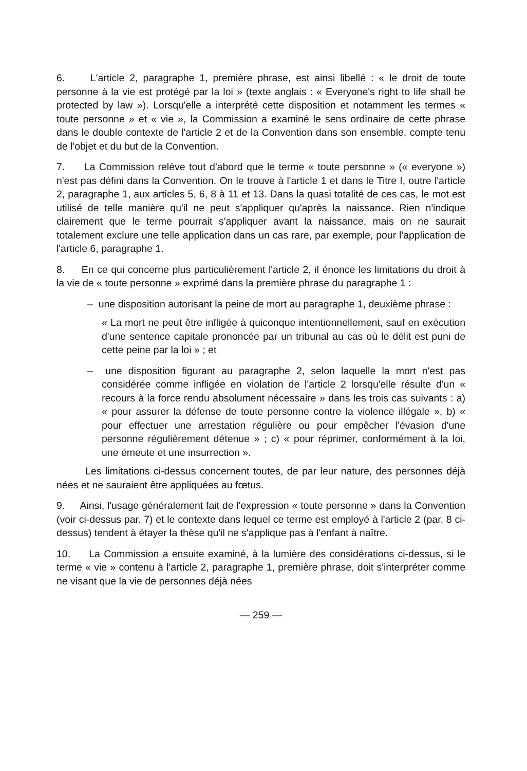6. L'article 2, paragraphe 1, première phrase, est ainsi libellé : « le droit de toute personne à la vie est protégé par la loi » (texte anglais : « Everyone's right to life shall be protected by law »). Lorsqu'elle a interprété cette disposition et notamment les termes « toute personne » et « vie », la Commission a examiné le sens ordinaire de cette phrase dans le double contexte de l'article 2 et de la Convention dans son ensemble, compte tenu de l'objet et du but de la Convention.
7. La Commission relève tout d'abord que le terme « toute personne » (« everyone ») n'est pas défini dans la Convention. On le trouve à l'article 1 et dans le Titre I, outre l'article 2, paragraphe 1, aux articles 5, 6, 8 à 11 et 13. Dans la quasi totalité de ces cas, le mot est utilisé de telle manière qu'il ne peut s'appliquer qu'après la naissance. Rien n'indique clairement que le terme pourrait s'appliquer avant la naissance, mais on ne saurait totalement exclure une telle application dans un cas rare, par exemple, pour l'application de l'article 6, paragraphe 1.
8. En ce qui concerne plus particulièrement l'article 2, il énonce les limitations du droit à la vie de « toute personne » exprimé dans la première phrase du paragraphe 1 :
– une disposition autorisant la peine de mort au paragraphe 1, deuxième phrase :
« La mort ne peut être infligée à quiconque intentionnellement, sauf en exécution d'une sentence capitale prononcée par un tribunal au cas où le délit est puni de cette peine par la loi » ; et
– une disposition figurant au paragraphe 2, selon laquelle la mort n'est pas considérée comme infligée en violation de l'article 2 lorsqu'elle résulte d'un « recours à la force rendu absolument nécessaire » dans les trois cas suivants : a) « pour assurer la défense de toute personne contre la violence illégale », b) « pour effectuer une arrestation régulière ou pour empêcher l'évasion d'une personne régulièrement détenue » ; c) « pour réprimer, conformément à la loi, une émeute et une insurrection ».
Les limitations ci-dessus concernent toutes, de par leur nature, des personnes déjà nées et ne sauraient être appliquées au fœtus.
9. Ainsi, l'usage généralement fait de l'expression « toute personne » dans la Convention (voir ci-dessus par. 7) et le contexte dans lequel ce terme est employé à l'article 2 (par. 8 ci-dessus) tendent à étayer la thèse qu'il ne s'applique pas à l'enfant à naître.
10. La Commission a ensuite examiné, à la lumière des considérations ci-dessus, si le terme « vie » contenu à l'article 2, paragraphe 1, première phrase, doit s'interpréter comme ne visant que la vie de personnes déjà nées
— 259 —